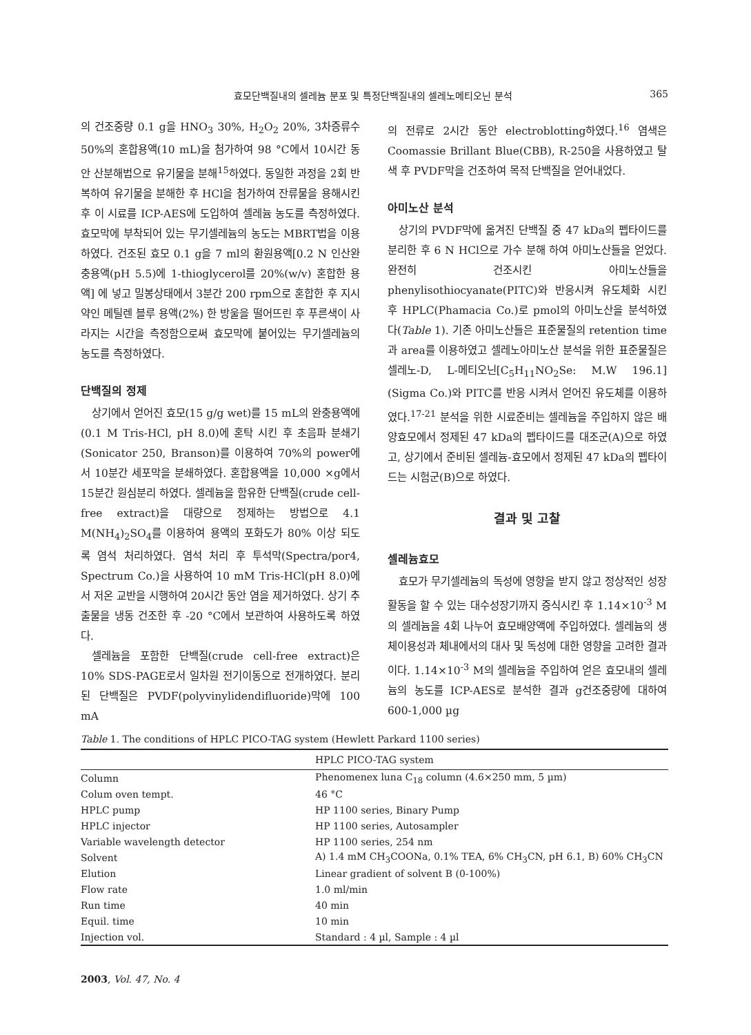효모단백질내의 셀레늄 분포 및 특정단백질내의 셀레노메티오닌 분석 365
의 건조중량 0.1 g을 HNO<sub>3</sub> 30%, H<sub>2</sub>O<sub>2</sub> 20%, 3차증류수 50%의 혼합용액(10 mL)을 첨가하여 98 °C에서 10시간 동안 산분해법으로 유기물을 분해<sup>15</sup>하였다. 동일한 과정을 2회 반복하여 유기물을 분해한 후 HCl을 첨가하여 잔류물을 용해시킨 후 이 시료를 ICP-AES에 도입하여 셀레늄 농도를 측정하였다. 효모막에 부착되어 있는 무기셀레늄의 농도는 MBRT법을 이용하였다. 건조된 효모 0.1 g을 7 ml의 환원용액[0.2 N 인산완충용액(pH 5.5)에 1-thioglycerol를 20%(w/v) 혼합한 용액] 에 넣고 밀봉상태에서 3분간 200 rpm으로 혼합한 후 지시약인 메틸렌 블루 용액(2%) 한 방울을 떨어뜨린 후 푸른색이 사라지는 시간을 측정함으로써 효모막에 붙어있는 무기셀레늄의 농도를 측정하였다.
단백질의 정제
상기에서 얻어진 효모(15 g/g wet)를 15 mL의 완충용액에(0.1 M Tris-HCl, pH 8.0)에 혼탁 시킨 후 초음파 분쇄기(Sonicator 250, Branson)를 이용하여 70%의 power에서 10분간 세포막을 분쇄하였다. 혼합용액을 10,000 ×g에서 15분간 원심분리 하였다. 셀레늄을 함유한 단백질(crude cell-free extract)을 대량으로 정제하는 방법으로 4.1 M(NH<sub>4</sub>)<sub>2</sub>SO<sub>4</sub>를 이용하여 용액의 포화도가 80% 이상 되도록 염석 처리하였다. 염석 처리 후 투석막(Spectra/por4, Spectrum Co.)을 사용하여 10 mM Tris-HCl(pH 8.0)에서 저온 교반을 시행하여 20시간 동안 염을 제거하였다. 상기 추출물을 냉동 건조한 후 -20 °C에서 보관하여 사용하도록 하였다.
셀레늄을 포함한 단백질(crude cell-free extract)은 10% SDS-PAGE로서 일차원 전기이동으로 전개하였다. 분리된 단백질은 PVDF(polyvinylidendifluoride)막에 100 mA
의 전류로 2시간 동안 electroblotting하였다.<sup>16</sup> 염색은 Coomassie Brillant Blue(CBB), R-250을 사용하였고 탈색 후 PVDF막을 건조하여 목적 단백질을 얻어내었다.
아미노산 분석
상기의 PVDF막에 옮겨진 단백질 중 47 kDa의 펩타이드를 분리한 후 6 N HCl으로 가수 분해 하여 아미노산들을 얻었다. 완전히 건조시킨 아미노산들을 phenylisothiocyanate(PITC)와 반응시켜 유도체화 시킨 후 HPLC(Phamacia Co.)로 pmol의 아미노산을 분석하였다(Table 1). 기존 아미노산들은 표준물질의 retention time과 area를 이용하였고 셀레노아미노산 분석을 위한 표준물질은 셀레노-D, L-메티오닌[C<sub>5</sub>H<sub>11</sub>NO<sub>2</sub>Se: M.W 196.1](Sigma Co.)와 PITC를 반응 시켜서 얻어진 유도체를 이용하였다.<sup>17-21</sup> 분석을 위한 시료준비는 셀레늄을 주입하지 않은 배양효모에서 정제된 47 kDa의 펩타이드를 대조군(A)으로 하였고, 상기에서 준비된 셀레늄-효모에서 정제된 47 kDa의 펩타이드는 시험군(B)으로 하였다.
결과 및 고찰
셀레늄효모
효모가 무기셀레늄의 독성에 영향을 받지 않고 정상적인 성장활동을 할 수 있는 대수성장기까지 증식시킨 후 1.14×10<sup>-3</sup> M의 셀레늄을 4회 나누어 효모배양액에 주입하였다. 셀레늄의 생체이용성과 체내에서의 대사 및 독성에 대한 영향을 고려한 결과이다. 1.14×10<sup>-3</sup> M의 셀레늄을 주입하여 얻은 효모내의 셀레늄의 농도를 ICP-AES로 분석한 결과 g건조중량에 대하여 600-1,000 µg
Table 1. The conditions of HPLC PICO-TAG system (Hewlett Parkard 1100 series)
| HPLC PICO-TAG system | |
| --- | --- |
| Column | Phenomenex luna C<sub>18</sub> column (4.6×250 mm, 5 µm) |
| Colum oven tempt. | 46 °C |
| HPLC pump | HP 1100 series, Binary Pump |
| HPLC injector | HP 1100 series, Autosampler |
| Variable wavelength detector | HP 1100 series, 254 nm |
| Solvent | A) 1.4 mM CH<sub>3</sub>COONa, 0.1% TEA, 6% CH<sub>3</sub>CN, pH 6.1, B) 60% CH<sub>3</sub>CN |
| Elution | Linear gradient of solvent B (0-100%) |
| Flow rate | 1.0 ml/min |
| Run time | 40 min |
| Equil. time | 10 min |
| Injection vol. | Standard : 4 µl, Sample : 4 µl |
2003, Vol. 47, No. 4